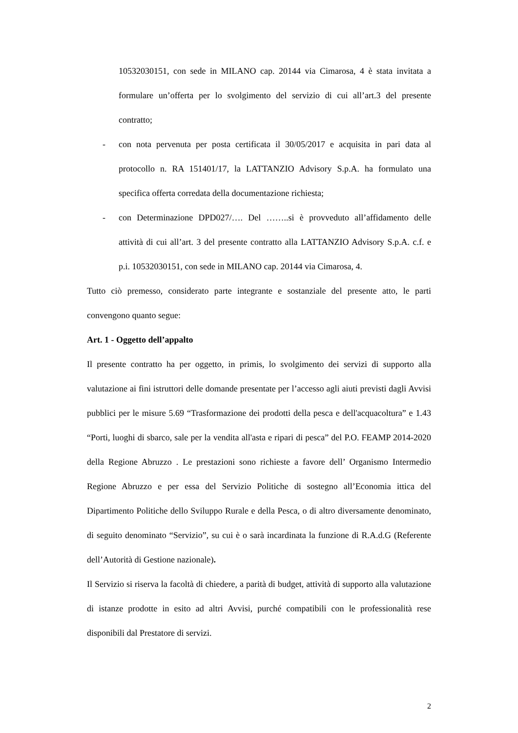10532030151, con sede in MILANO cap. 20144 via Cimarosa, 4 è stata invitata a formulare un’offerta per lo svolgimento del servizio di cui all’art.3 del presente contratto;
- con nota pervenuta per posta certificata il 30/05/2017 e acquisita in pari data al protocollo n. RA 151401/17, la LATTANZIO Advisory S.p.A. ha formulato una specifica offerta corredata della documentazione richiesta;
- con Determinazione DPD027/…. Del ……..si è provveduto all’affidamento delle attività di cui all’art. 3 del presente contratto alla LATTANZIO Advisory S.p.A. c.f. e p.i. 10532030151, con sede in MILANO cap. 20144 via Cimarosa, 4.
Tutto ciò premesso, considerato parte integrante e sostanziale del presente atto, le parti convengono quanto segue:
Art. 1 - Oggetto dell’appalto
Il presente contratto ha per oggetto, in primis, lo svolgimento dei servizi di supporto alla valutazione ai fini istruttori delle domande presentate per l’accesso agli aiuti previsti dagli Avvisi pubblici per le misure 5.69 “Trasformazione dei prodotti della pesca e dell'acquacoltura” e 1.43 “Porti, luoghi di sbarco, sale per la vendita all'asta e ripari di pesca” del P.O. FEAMP 2014-2020 della Regione Abruzzo . Le prestazioni sono richieste a favore dell’ Organismo Intermedio Regione Abruzzo e per essa del Servizio Politiche di sostegno all’Economia ittica del Dipartimento Politiche dello Sviluppo Rurale e della Pesca, o di altro diversamente denominato, di seguito denominato “Servizio”, su cui è o sarà incardinata la funzione di R.A.d.G (Referente dell’Autorità di Gestione nazionale).
Il Servizio si riserva la facoltà di chiedere, a parità di budget, attività di supporto alla valutazione di istanze prodotte in esito ad altri Avvisi, purché compatibili con le professionalità rese disponibili dal Prestatore di servizi.
2